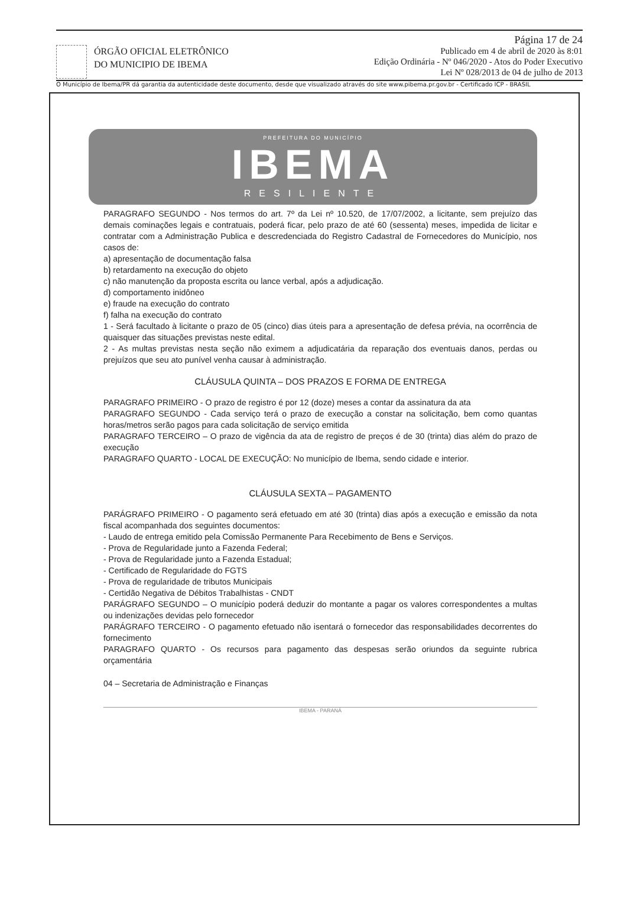ÓRGÃO OFICIAL ELETRÔNICO
DO MUNICIPIO DE IBEMA
Página 17 de 24
Publicado em 4 de abril de 2020 às 8:01
Edição Ordinária - Nº 046/2020 - Atos do Poder Executivo
Lei Nº 028/2013 de 04 de julho de 2013
O Município de Ibema/PR dá garantia da autenticidade deste documento, desde que visualizado através do site www.pibema.pr.gov.br - Certificado ICP - BRASIL
PREFEITURA DO MUNICÍPIO
IBEMA
RESILIENTE
PARAGRAFO SEGUNDO - Nos termos do art. 7º da Lei nº 10.520, de 17/07/2002, a licitante, sem prejuízo das demais cominações legais e contratuais, poderá ficar, pelo prazo de até 60 (sessenta) meses, impedida de licitar e contratar com a Administração Publica e descredenciada do Registro Cadastral de Fornecedores do Município, nos casos de:
a) apresentação de documentação falsa
b) retardamento na execução do objeto
c) não manutenção da proposta escrita ou lance verbal, após a adjudicação.
d) comportamento inidôneo
e) fraude na execução do contrato
f) falha na execução do contrato
1 - Será facultado à licitante o prazo de 05 (cinco) dias úteis para a apresentação de defesa prévia, na ocorrência de quaisquer das situações previstas neste edital.
2 - As multas previstas nesta seção não eximem a adjudicatária da reparação dos eventuais danos, perdas ou prejuízos que seu ato punível venha causar à administração.
CLÁUSULA QUINTA – DOS PRAZOS E FORMA DE ENTREGA
PARAGRAFO PRIMEIRO - O prazo de registro é por 12 (doze) meses a contar da assinatura da ata
PARAGRAFO SEGUNDO - Cada serviço terá o prazo de execução a constar na solicitação, bem como quantas horas/metros serão pagos para cada solicitação de serviço emitida
PARAGRAFO TERCEIRO – O prazo de vigência da ata de registro de preços é de 30 (trinta) dias além do prazo de execução
PARAGRAFO QUARTO - LOCAL DE EXECUÇÃO: No município de Ibema, sendo cidade e interior.
CLÁUSULA SEXTA – PAGAMENTO
PARÁGRAFO PRIMEIRO - O pagamento será efetuado em até 30 (trinta) dias após a execução e emissão da nota fiscal acompanhada dos seguintes documentos:
- Laudo de entrega emitido pela Comissão Permanente Para Recebimento de Bens e Serviços.
- Prova de Regularidade junto a Fazenda Federal;
- Prova de Regularidade junto a Fazenda Estadual;
- Certificado de Regularidade do FGTS
- Prova de regularidade de tributos Municipais
- Certidão Negativa de Débitos Trabalhistas - CNDT
PARÁGRAFO SEGUNDO – O município poderá deduzir do montante a pagar os valores correspondentes a multas ou indenizações devidas pelo fornecedor
PARÁGRAFO TERCEIRO - O pagamento efetuado não isentará o fornecedor das responsabilidades decorrentes do fornecimento
PARAGRAFO QUARTO - Os recursos para pagamento das despesas serão oriundos da seguinte rubrica orçamentária
04 – Secretaria de Administração e Finanças
IBEMA - PARANÁ